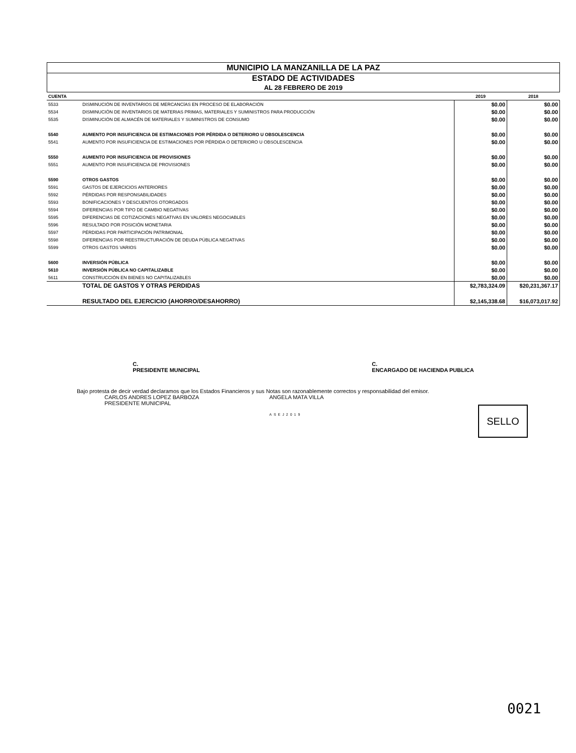MUNICIPIO LA MANZANILLA DE LA PAZ
ESTADO DE ACTIVIDADES
AL 28 FEBRERO DE 2019
| CUENTA | | 2019 | 2018 |
| --- | --- | --- | --- |
| 5533 | DISMINUCIÓN DE INVENTARIOS DE MERCANCÍAS EN PROCESO DE ELABORACIÓN | $0.00 | $0.00 |
| 5534 | DISMINUCIÓN DE INVENTARIOS DE MATERIAS PRIMAS, MATERIALES Y SUMINISTROS PARA PRODUCCIÓN | $0.00 | $0.00 |
| 5535 | DISMINUCIÓN DE ALMACÉN DE MATERIALES Y SUMINISTROS DE CONSUMO | $0.00 | $0.00 |
| 5540 | AUMENTO POR INSUFICIENCIA DE ESTIMACIONES POR PÉRDIDA O DETERIORO U OBSOLESCENCIA | $0.00 | $0.00 |
| 5541 | AUMENTO POR INSUFICIENCIA DE ESTIMACIONES POR PÉRDIDA O DETERIORO U OBSOLESCENCIA | $0.00 | $0.00 |
| 5550 | AUMENTO POR INSUFICIENCIA DE PROVISIONES | $0.00 | $0.00 |
| 5551 | AUMENTO POR INSUFICIENCIA DE PROVISIONES | $0.00 | $0.00 |
| 5590 | OTROS GASTOS | $0.00 | $0.00 |
| 5591 | GASTOS DE EJERCICIOS ANTERIORES | $0.00 | $0.00 |
| 5592 | PÉRDIDAS POR RESPONSABILIDADES | $0.00 | $0.00 |
| 5593 | BONIFICACIONES Y DESCUENTOS OTORGADOS | $0.00 | $0.00 |
| 5594 | DIFERENCIAS POR TIPO DE CAMBIO NEGATIVAS | $0.00 | $0.00 |
| 5595 | DIFERENCIAS DE COTIZACIONES NEGATIVAS EN VALORES NEGOCIABLES | $0.00 | $0.00 |
| 5596 | RESULTADO POR POSICIÓN MONETARIA | $0.00 | $0.00 |
| 5597 | PÉRDIDAS POR PARTICIPACIÓN PATRIMONIAL | $0.00 | $0.00 |
| 5598 | DIFERENCIAS POR REESTRUCTURACIÓN DE DEUDA PÚBLICA NEGATIVAS | $0.00 | $0.00 |
| 5599 | OTROS GASTOS VARIOS | $0.00 | $0.00 |
| 5600 | INVERSIÓN PÚBLICA | $0.00 | $0.00 |
| 5610 | INVERSIÓN PÚBLICA NO CAPITALIZABLE | $0.00 | $0.00 |
| 5611 | CONSTRUCCIÓN EN BIENES NO CAPITALIZABLES | $0.00 | $0.00 |
| | TOTAL DE GASTOS Y OTRAS PERDIDAS | $2,783,324.09 | $20,231,367.17 |
| | RESULTADO DEL EJERCICIO (AHORRO/DESAHORRO) | $2,145,338.68 | $16,073,017.92 |
C.
PRESIDENTE MUNICIPAL
C.
ENCARGADO DE HACIENDA PUBLICA
Bajo protesta de decir verdad declaramos que los Estados Financieros y sus Notas son razonablemente correctos y responsabilidad del emisor.
CARLOS ANDRES LOPEZ BARBOZA
PRESIDENTE MUNICIPAL
ANGELA MATA VILLA
ASEJ2019
SELLO
0021